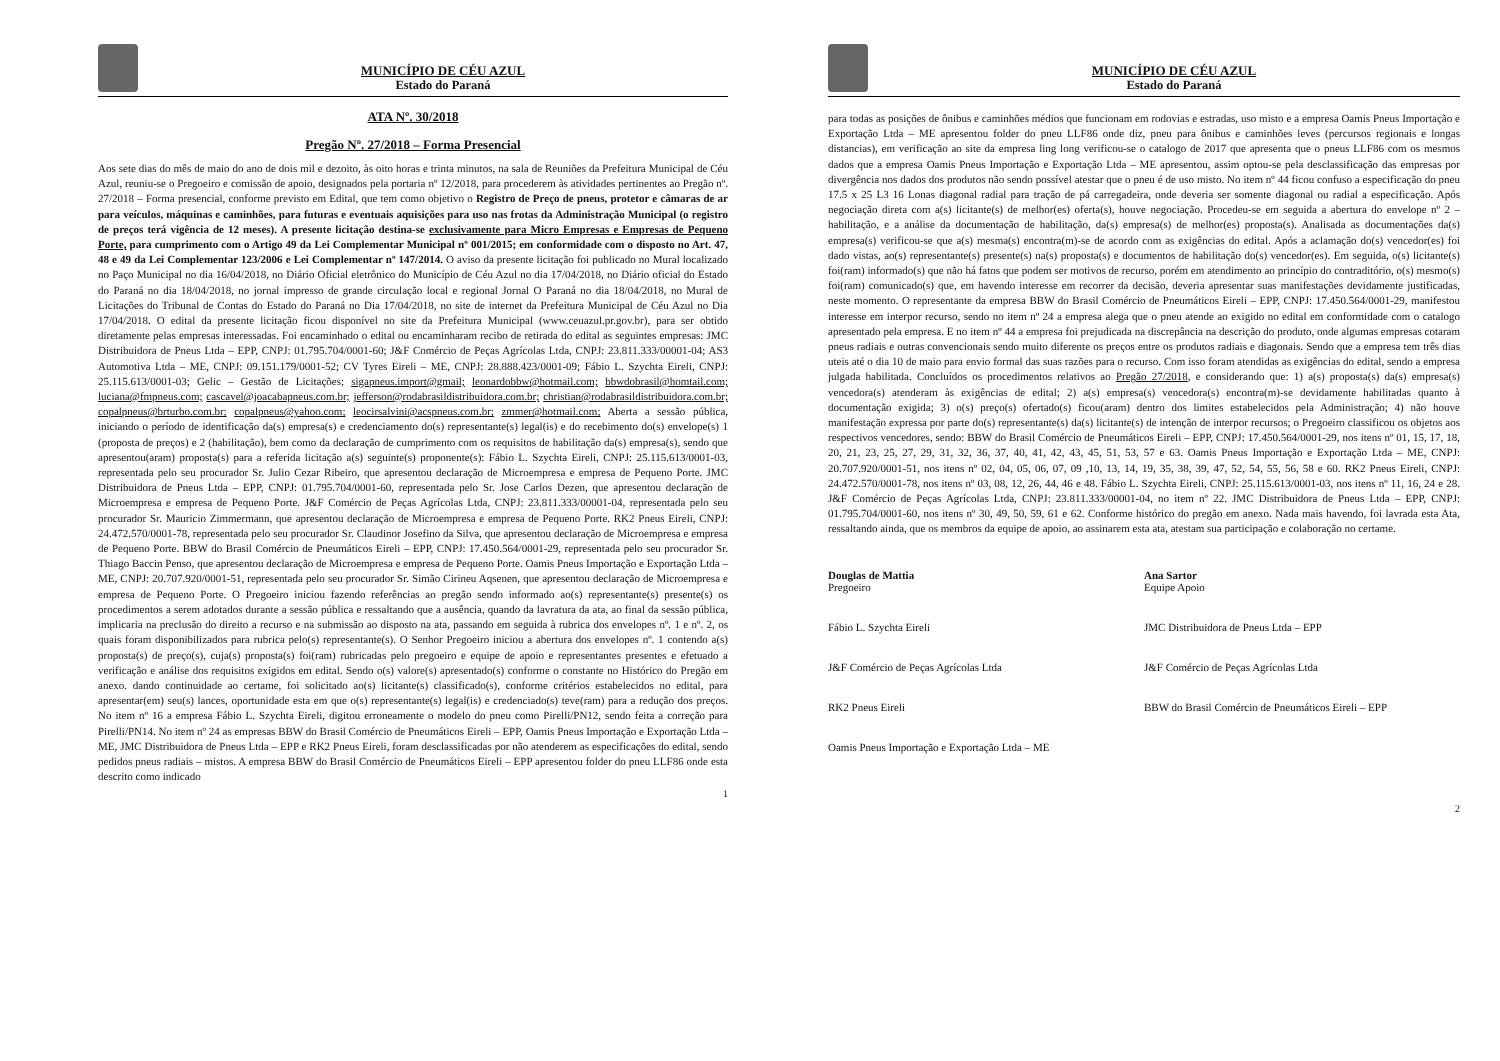MUNICÍPIO DE CÉU AZUL
Estado do Paraná
ATA Nº. 30/2018
Pregão Nº. 27/2018 – Forma Presencial
Aos sete dias do mês de maio do ano de dois mil e dezoito, às oito horas e trinta minutos, na sala de Reuniões da Prefeitura Municipal de Céu Azul, reuniu-se o Pregoeiro e comissão de apoio, designados pela portaria nº 12/2018, para procederem às atividades pertinentes ao Pregão nº. 27/2018 – Forma presencial, conforme previsto em Edital, que tem como objetivo o Registro de Preço de pneus, protetor e câmaras de ar para veículos, máquinas e caminhões, para futuras e eventuais aquisições para uso nas frotas da Administração Municipal (o registro de preços terá vigência de 12 meses). A presente licitação destina-se exclusivamente para Micro Empresas e Empresas de Pequeno Porte, para cumprimento com o Artigo 49 da Lei Complementar Municipal nº 001/2015; em conformidade com o disposto no Art. 47, 48 e 49 da Lei Complementar 123/2006 e Lei Complementar nº 147/2014. O aviso da presente licitação foi publicado no Mural localizado no Paço Municipal no dia 16/04/2018, no Diário Oficial eletrônico do Município de Céu Azul no dia 17/04/2018, no Diário oficial do Estado do Paraná no dia 18/04/2018, no jornal impresso de grande circulação local e regional Jornal O Paraná no dia 18/04/2018, no Mural de Licitações do Tribunal de Contas do Estado do Paraná no Dia 17/04/2018, no site de internet da Prefeitura Municipal de Céu Azul no Dia 17/04/2018. O edital da presente licitação ficou disponível no site da Prefeitura Municipal (www.ceuazul.pr.gov.br), para ser obtido diretamente pelas empresas interessadas. Foi encaminhado o edital ou encaminharam recibo de retirada do edital as seguintes empresas: JMC Distribuidora de Pneus Ltda – EPP, CNPJ: 01.795.704/0001-60; J&F Comércio de Peças Agrícolas Ltda, CNPJ: 23.811.333/00001-04; AS3 Automotiva Ltda – ME, CNPJ: 09.151.179/0001-52; CV Tyres Eireli – ME, CNPJ: 28.888.423/0001-09; Fábio L. Szychta Eireli, CNPJ: 25.115.613/0001-03; Gelic – Gestão de Licitações; sigapneus.import@gmail; leonardobbw@hotmail.com; bbwdobrasil@homtail.com; luciana@fmpneus.com; cascavel@joacabapneus.com.br; jefferson@rodabrasildistribuidora.com.br; christian@rodabrasildistribuidora.com.br; copalpneus@brturbo.com.br; copalpneus@yahoo.com; leocirsalvini@acspneus.com.br; zmmer@hotmail.com; Aberta a sessão pública, iniciando o período de identificação da(s) empresa(s) e credenciamento do(s) representante(s) legal(is) e do recebimento do(s) envelope(s) 1 (proposta de preços) e 2 (habilitação), bem como da declaração de cumprimento com os requisitos de habilitação da(s) empresa(s), sendo que apresentou(aram) proposta(s) para a referida licitação a(s) seguinte(s) proponente(s): Fábio L. Szychta Eireli, CNPJ: 25.115.613/0001-03, representada pelo seu procurador Sr. Julio Cezar Ribeiro, que apresentou declaração de Microempresa e empresa de Pequeno Porte. JMC Distribuidora de Pneus Ltda – EPP, CNPJ: 01.795.704/0001-60, representada pelo Sr. Jose Carlos Dezen, que apresentou declaração de Microempresa e empresa de Pequeno Porte. J&F Comércio de Peças Agrícolas Ltda, CNPJ: 23.811.333/00001-04, representada pelo seu procurador Sr. Mauricio Zimmermann, que apresentou declaração de Microempresa e empresa de Pequeno Porte. RK2 Pneus Eireli, CNPJ: 24.472.570/0001-78, representada pelo seu procurador Sr. Claudinor Josefino da Silva, que apresentou declaração de Microempresa e empresa de Pequeno Porte. BBW do Brasil Comércio de Pneumáticos Eireli – EPP, CNPJ: 17.450.564/0001-29, representada pelo seu procurador Sr. Thiago Baccin Penso, que apresentou declaração de Microempresa e empresa de Pequeno Porte. Oamis Pneus Importação e Exportação Ltda – ME, CNPJ: 20.707.920/0001-51, representada pelo seu procurador Sr. Simão Cirineu Aqsenen, que apresentou declaração de Microempresa e empresa de Pequeno Porte. O Pregoeiro iniciou fazendo referências ao pregão sendo informado ao(s) representante(s) presente(s) os procedimentos a serem adotados durante a sessão pública e ressaltando que a ausência, quando da lavratura da ata, ao final da sessão pública, implicaria na preclusão do direito a recurso e na submissão ao disposto na ata, passando em seguida à rubrica dos envelopes nº. 1 e nº. 2, os quais foram disponibilizados para rubrica pelo(s) representante(s). O Senhor Pregoeiro iniciou a abertura dos envelopes nº. 1 contendo a(s) proposta(s) de preço(s), cuja(s) proposta(s) foi(ram) rubricadas pelo pregoeiro e equipe de apoio e representantes presentes e efetuado a verificação e análise dos requisitos exigidos em edital. Sendo o(s) valore(s) apresentado(s) conforme o constante no Histórico do Pregão em anexo. dando continuidade ao certame, foi solicitado ao(s) licitante(s) classificado(s), conforme critérios estabelecidos no edital, para apresentar(em) seu(s) lances, oportunidade esta em que o(s) representante(s) legal(is) e credenciado(s) teve(ram) para a redução dos preços. No item nº 16 a empresa Fábio L. Szychta Eireli, digitou erroneamente o modelo do pneu como Pirelli/PN12, sendo feita a correção para Pirelli/PN14. No item nº 24 as empresas BBW do Brasil Comércio de Pneumáticos Eireli – EPP, Oamis Pneus Importação e Exportação Ltda – ME, JMC Distribuidora de Pneus Ltda – EPP e RK2 Pneus Eireli, foram desclassificadas por não atenderem as especificações do edital, sendo pedidos pneus radiais – mistos. A empresa BBW do Brasil Comércio de Pneumáticos Eireli – EPP apresentou folder do pneu LLF86 onde esta descrito como indicado
1
MUNICÍPIO DE CÉU AZUL
Estado do Paraná
para todas as posições de ônibus e caminhões médios que funcionam em rodovias e estradas, uso misto e a empresa Oamis Pneus Importação e Exportação Ltda – ME apresentou folder do pneu LLF86 onde diz, pneu para ônibus e caminhões leves (percursos regionais e longas distancias), em verificação ao site da empresa ling long verificou-se o catalogo de 2017 que apresenta que o pneus LLF86 com os mesmos dados que a empresa Oamis Pneus Importação e Exportação Ltda – ME apresentou, assim optou-se pela desclassificação das empresas por divergência nos dados dos produtos não sendo possível atestar que o pneu é de uso misto. No item nº 44 ficou confuso a especificação do pneu 17.5 x 25 L3 16 Lonas diagonal radial para tração de pá carregadeira, onde deveria ser somente diagonal ou radial a especificação. Após negociação direta com a(s) licitante(s) de melhor(es) oferta(s), houve negociação. Procedeu-se em seguida a abertura do envelope nº 2 – habilitação, e a análise da documentação de habilitação, da(s) empresa(s) de melhor(es) proposta(s). Analisada as documentações da(s) empresa(s) verificou-se que a(s) mesma(s) encontra(m)-se de acordo com as exigências do edital. Após a aclamação do(s) vencedor(es) foi dado vistas, ao(s) representante(s) presente(s) na(s) proposta(s) e documentos de habilitação do(s) vencedor(es). Em seguida, o(s) licitante(s) foi(ram) informado(s) que não há fatos que podem ser motivos de recurso, porém em atendimento ao princípio do contraditório, o(s) mesmo(s) foi(ram) comunicado(s) que, em havendo interesse em recorrer da decisão, deveria apresentar suas manifestações devidamente justificadas, neste momento. O representante da empresa BBW do Brasil Comércio de Pneumáticos Eireli – EPP, CNPJ: 17.450.564/0001-29, manifestou interesse em interpor recurso, sendo no item nº 24 a empresa alega que o pneu atende ao exigido no edital em conformidade com o catalogo apresentado pela empresa. E no item nº 44 a empresa foi prejudicada na discrepância na descrição do produto, onde algumas empresas cotaram pneus radiais e outras convencionais sendo muito diferente os preços entre os produtos radiais e diagonais. Sendo que a empresa tem três dias uteis até o dia 10 de maio para envio formal das suas razões para o recurso. Com isso foram atendidas as exigências do edital, sendo a empresa julgada habilitada. Concluídos os procedimentos relativos ao Pregão 27/2018, e considerando que: 1) a(s) proposta(s) da(s) empresa(s) vencedora(s) atenderam às exigências de edital; 2) a(s) empresa(s) vencedora(s) encontra(m)-se devidamente habilitadas quanto à documentação exigida; 3) o(s) preço(s) ofertado(s) ficou(aram) dentro dos limites estabelecidos pela Administração; 4) não houve manifestação expressa por parte do(s) representante(s) da(s) licitante(s) de intenção de interpor recursos; o Pregoeiro classificou os objetos aos respectivos vencedores, sendo: BBW do Brasil Comércio de Pneumáticos Eireli – EPP, CNPJ: 17.450.564/0001-29, nos itens nº 01, 15, 17, 18, 20, 21, 23, 25, 27, 29, 31, 32, 36, 37, 40, 41, 42, 43, 45, 51, 53, 57 e 63. Oamis Pneus Importação e Exportação Ltda – ME, CNPJ: 20.707.920/0001-51, nos itens nº 02, 04, 05, 06, 07, 09 ,10, 13, 14, 19, 35, 38, 39, 47, 52, 54, 55, 56, 58 e 60. RK2 Pneus Eireli, CNPJ: 24.472.570/0001-78, nos itens nº 03, 08, 12, 26, 44, 46 e 48. Fábio L. Szychta Eireli, CNPJ: 25.115.613/0001-03, nos itens nº 11, 16, 24 e 28. J&F Comércio de Peças Agrícolas Ltda, CNPJ: 23.811.333/00001-04, no item nº 22. JMC Distribuidora de Pneus Ltda – EPP, CNPJ: 01.795.704/0001-60, nos itens nº 30, 49, 50, 59, 61 e 62. Conforme histórico do pregão em anexo. Nada mais havendo, foi lavrada esta Ata, ressaltando ainda, que os membros da equipe de apoio, ao assinarem esta ata, atestam sua participação e colaboração no certame.
Douglas de Mattia
Pregoeiro
Ana Sartor
Equipe Apoio
Fábio L. Szychta Eireli
JMC Distribuidora de Pneus Ltda – EPP
J&F Comércio de Peças Agrícolas Ltda
J&F Comércio de Peças Agrícolas Ltda
RK2 Pneus Eireli
BBW do Brasil Comércio de Pneumáticos Eireli – EPP
Oamis Pneus Importação e Exportação Ltda – ME
2